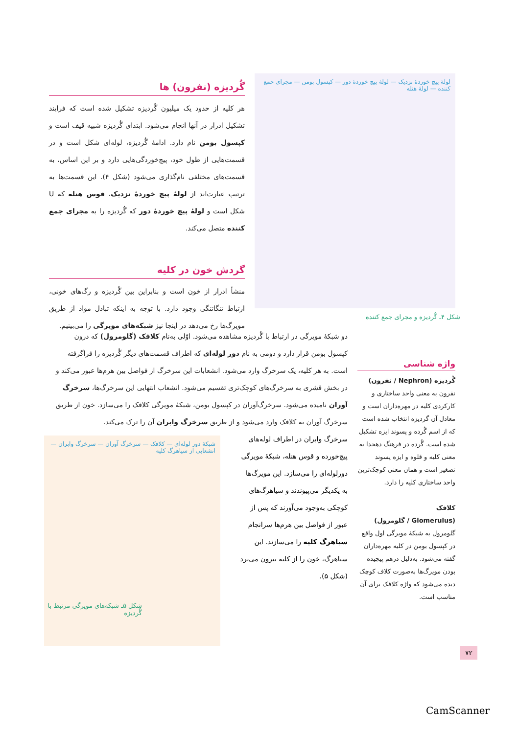گُردیزه (نفرون) ها
هر کلیه از حدود یک میلیون گُردیزه تشکیل شده است که فرایند تشکیل ادرار در آنها انجام می‌شود. ابتدای گُردیزه شبیه قیف است و کپسول بومن نام دارد. ادامهٔ گُردیزه، لوله‌ای شکل است و در قسمت‌هایی از طول خود، پیچ‌خوردگی‌هایی دارد و بر این اساس، به قسمت‌های مختلفی نام‌گذاری می‌شود (شکل ۴). این قسمت‌ها به ترتیب عبارت‌اند از لولهٔ پیچ خوردهٔ نزدیک، قوس هنله که U شکل است و لولهٔ پیچ خوردهٔ دور که گُردیزه را به مجرای جمع کننده متصل می‌کند.
گردش خون در کلیه
منشأ ادرار از خون است و بنابراین بین گُردیزه و رگ‌های خونی، ارتباط تنگاتنگی وجود دارد. با توجه به اینکه تبادل مواد از طریق مویرگ‌ها رخ می‌دهد در اینجا نیز شبکه‌های مویرگی را می‌بینیم.
لولهٔ پیچ خوردهٔ نزدیک — لولهٔ پیچ خوردهٔ دور — کپسول بومن — مجرای جمع کننده — لولهٔ هنله
شکل ۴ـ گُردیزه و مجرای جمع کننده
دو شبکهٔ مویرگی در ارتباط با گُردیزه مشاهده می‌شود. اوّلی به‌نام کلافک (گلومرول) که درون کپسول بومن قرار دارد و دومی به نام دور لوله‌ای که اطراف قسمت‌های دیگر گُردیزه را فراگرفته است. به هر کلیه، یک سرخرگ وارد می‌شود. انشعابات این سرخرگ از فواصل بین هرم‌ها عبور می‌کند و در بخش قشری به سرخرگ‌های کوچک‌تری تقسیم می‌شود. انشعاب انتهایی این سرخرگ‌ها، سرخرگ آوران نامیده می‌شود. سرخرگ‌آوران در کپسول بومن، شبکهٔ مویرگی کلافک را می‌سازد. خون از طریق سرخرگ آوران به کلافک وارد می‌شود و از طریق سرخرگ وابران آن را ترک می‌کند.
سرخرگ وابران در اطراف لوله‌های پیچ‌خورده و قوس هنله، شبکهٔ مویرگی دورلوله‌ای را می‌سازد. این مویرگ‌ها به یکدیگر می‌پیوندند و سیاهرگ‌های کوچکی به‌وجود می‌آورند که پس از عبور از فواصل بین هرم‌ها سرانجام سیاهرگ کلیه را می‌سازند. این سیاهرگ، خون را از کلیه بیرون می‌برد (شکل ۵).
واژه شناسی
گُردیزه (Nephron / نفرون)
نفرون به معنی واحد ساختاری و کارکردی کلیه در مهره‌داران است و معادل آن گردیزه انتخاب شده است که از اسم گُرده و پسوند ایزه تشکیل شده است. گُرده در فرهنگ دهخدا به معنی کلیه و قلوه و ایزه پسوند تصغیر است و همان معنی کوچک‌ترین واحد ساختاری کلیه را دارد.
کلافک
(Glomerulus / گلومرول)
گلومرول به شبکهٔ مویرگی اول واقع در کپسول بومن در کلیه مهره‌داران گفته می‌شود. به‌دلیل درهم پیچیده بودن مویرگ‌ها به‌صورت کلاف کوچک دیده می‌شود که واژه کلافک برای آن مناسب است.
شبکهٔ دور لوله‌ای — کلافک — سرخرگ آوران — سرخرگ وابران — انشعابی از سیاهرگ کلیه
شکل ۵ـ شبکه‌های مویرگی مرتبط با گُردیزه
۷۲
CamScanner